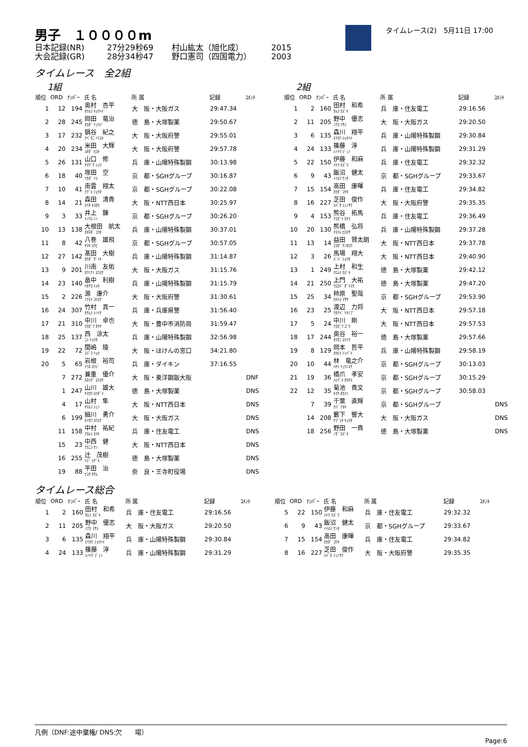男子　１００００m
日本記録(NR) 27分29秒69 村山紘太（旭化成） 2015
大会記録(GR) 28分34秒47 野口憲司（四国電力） 2003
タイムレース(2)　5月11日 17:00
タイムレース　全2組
1組
| 順位 | ORD | ﾅﾝﾊﾞｰ | 氏 名 | 所 属 | 記録 | ｺﾒﾝﾄ |
| --- | --- | --- | --- | --- | --- | --- |
| 1 | 12 | 194 | 奥村 杏平 ｵｸﾑﾗ ｷｮｳﾍｲ | 大 阪・大阪ガス | 29:47.34 | |
| 2 | 28 | 245 | 岡田 竜治 ｵｶﾀﾞ ﾘｭｳｼﾞ | 徳 島・大塚製薬 | 29:50.67 | |
| 3 | 17 | 232 | 鍋谷 紀之 ﾅﾍﾞﾀﾆ ﾉﾘﾕｷ | 大 阪・大阪府警 | 29:55.01 | |
| 4 | 20 | 234 | 米田 大輝 ﾖﾈﾀﾞ ﾋﾛｷ | 大 阪・大阪府警 | 29:57.78 | |
| 5 | 26 | 131 | 山口 修 ﾔﾏｸﾞﾁ ｼｭｳ | 兵 庫・山陽特殊製鋼 | 30:13.98 | |
| 6 | 18 | 40 | 塚田 空 ﾂｶﾀﾞ ｿﾗ | 京 都・SGHグループ | 30:16.87 | |
| 7 | 10 | 41 | 南雲 翔太 ﾅｸﾞﾓ ｼｮｳﾀ | 京 都・SGHグループ | 30:22.08 | |
| 8 | 14 | 21 | 森田 清貴 ﾓﾘﾀ ｷﾖﾀｶ | 大 阪・NTT西日本 | 30:25.97 | |
| 9 | 3 | 33 | 井上 錬 ｲﾉｳｴ ﾚﾝ | 京 都・SGHグループ | 30:26.20 | |
| 10 | 13 | 138 | 大根田 航太 ｵｵﾈﾀﾞ ｺｳﾀ | 兵 庫・山陽特殊製鋼 | 30:37.01 | |
| 11 | 8 | 42 | 八巻 雄飛 ﾔﾏｷ ﾕｳﾋ | 京 都・SGHグループ | 30:57.05 | |
| 12 | 27 | 142 | 髙田 大樹 ﾀｶﾀﾞ ﾀﾞｲｷ | 兵 庫・山陽特殊製鋼 | 31:14.87 | |
| 13 | 9 | 201 | 川南 友佑 ｶﾜﾐﾅﾐ ﾕｳｽｹ | 大 阪・大阪ガス | 31:15.76 | |
| 14 | 23 | 140 | 畠中 利樹 ﾊﾀﾅｶ ﾄｼｷ | 兵 庫・山陽特殊製鋼 | 31:15.79 | |
| 15 | 2 | 226 | 源 康介 ﾐﾅﾓﾄ ｺｳｽｹ | 大 阪・大阪府警 | 31:30.61 | |
| 16 | 24 | 307 | 竹村 真一 ﾀｹﾑﾗ ｼﾝｲﾁ | 兵 庫・兵庫県警 | 31:56.40 | |
| 17 | 21 | 310 | 中川 卓也 ﾅｶｶﾞﾜ ﾀｸﾔ | 大 阪・豊中市消防局 | 31:59.47 | |
| 18 | 25 | 137 | 西 涼太 ﾆｼ ﾘｮｳﾀ | 兵 庫・山陽特殊製鋼 | 32:56.98 | |
| 19 | 22 | 72 | 間嶋 陵 ﾏｼﾞﾏ ﾘｮｳ | 大 阪・ほけんの窓口 | 34:21.80 | |
| 20 | 5 | 65 | 岩根 裕司 ｲﾜﾈ ﾕｳｼﾞ | 兵 庫・ダイキン | 37:16.55 | |
| | 7 | 272 | 兼重 優介 ｶﾈｼｹﾞ ﾕｳｽｹ | 大 阪・東洋鋼鈑大阪 | | DNF |
| | 1 | 247 | 山川 雄大 ﾔﾏｶﾜ ﾕｳﾀﾞｲ | 徳 島・大塚製薬 | | DNS |
| | 4 | 17 | 山村 隼 ﾔﾏﾑﾗ ｼｭﾝ | 大 阪・NTT西日本 | | DNS |
| | 6 | 199 | 細川 勇介 ﾎｿｶﾜ ﾕｳｽｹ | 大 阪・大阪ガス | | DNS |
| | 11 | 158 | 中村 祐紀 ﾅｶﾑﾗ ﾕｳｷ | 兵 庫・住友電工 | | DNS |
| | 15 | 23 | 中西 健 ﾅｶﾆｼ ｹﾝ | 大 阪・NTT西日本 | | DNS |
| | 16 | 255 | 辻 茂樹 ﾂｼﾞ ｼｹﾞｷ | 徳 島・大塚製薬 | | DNS |
| | 19 | 88 | 平田 治 ﾋﾗﾀ ｵｻﾑ | 奈 良・王寺町役場 | | DNS |
2組
| 順位 | ORD | ﾅﾝﾊﾞｰ | 氏 名 | 所 属 | 記録 | ｺﾒﾝﾄ |
| --- | --- | --- | --- | --- | --- | --- |
| 1 | 2 | 160 | 田村 和希 ﾀﾑﾗ ｶｽﾞｷ | 兵 庫・住友電工 | 29:16.56 | |
| 2 | 11 | 205 | 野中 優志 ﾉﾅｶ ﾏｻｼ | 大 阪・大阪ガス | 29:20.50 | |
| 3 | 6 | 135 | 森川 翔平 ﾓﾘｶﾜ ｼｮｳﾍｲ | 兵 庫・山陽特殊製鋼 | 29:30.84 | |
| 4 | 24 | 133 | 篠藤 淳 ｼﾉﾄｳ ｼﾞｭﾝ | 兵 庫・山陽特殊製鋼 | 29:31.29 | |
| 5 | 22 | 150 | 伊藤 和麻 ｲﾄｳ ｶｽﾞﾏ | 兵 庫・住友電工 | 29:32.32 | |
| 6 | 9 | 43 | 飯沼 健太 ｲｲﾇﾏ ｹﾝﾀ | 京 都・SGHグループ | 29:33.67 | |
| 7 | 15 | 154 | 高田 康暉 ﾀｶﾀﾞ ｺｳｷ | 兵 庫・住友電工 | 29:34.82 | |
| 8 | 16 | 227 | 芝田 俊作 ｼﾊﾞﾀ ｼｭﾝｻｸ | 大 阪・大阪府警 | 29:35.35 | |
| 9 | 4 | 153 | 熊谷 拓馬 ｸﾏｶﾞｲ ﾀｸﾏ | 兵 庫・住友電工 | 29:36.49 | |
| 10 | 20 | 130 | 熊橋 弘将 ｸﾏﾊｼ ﾋﾛﾏｻ | 兵 庫・山陽特殊製鋼 | 29:37.28 | |
| 11 | 13 | 14 | 益田 賢太朗 ﾏｽﾀﾞ ｹﾝﾀﾛｳ | 大 阪・NTT西日本 | 29:37.78 | |
| 12 | 3 | 26 | 馬場 翔大 ﾊﾞﾊﾞ ｼｮｳﾀ | 大 阪・NTT西日本 | 29:40.90 | |
| 13 | 1 | 249 | 上村 和生 ｳｴﾑﾗ ｶｽﾞｷ | 徳 島・大塚製薬 | 29:42.12 | |
| 14 | 21 | 250 | 上門 大祐 ｳｴｶﾄﾞ ﾀﾞｲｽｹ | 徳 島・大塚製薬 | 29:47.20 | |
| 15 | 25 | 34 | 柿原 聖哉 ｶｷﾊﾗ ﾏｻﾔ | 京 都・SGHグループ | 29:53.90 | |
| 16 | 23 | 25 | 渡辺 力将 ﾜﾀﾅﾍﾞ ﾘｷﾉﾌﾞ | 大 阪・NTT西日本 | 29:57.18 | |
| 17 | 5 | 24 | 中川 剛 ﾅｶｶﾞﾜ ｺﾞｳ | 大 阪・NTT西日本 | 29:57.53 | |
| 18 | 17 | 244 | 奥谷 裕一 ｵｸﾀﾆ ﾕｳｲﾁ | 徳 島・大塚製薬 | 29:57.66 | |
| 19 | 8 | 129 | 岡本 哲平 ｵｶﾓﾄ ﾃｯﾍﾟｲ | 兵 庫・山陽特殊製鋼 | 29:58.19 | |
| 20 | 10 | 44 | 林 竜之介 ﾊﾔｼ ﾘｭｳﾉｽｹ | 京 都・SGHグループ | 30:13.03 | |
| 21 | 19 | 36 | 橋爪 孝安 ﾊｼﾂﾞﾒ ﾀｶﾔｽ | 京 都・SGHグループ | 30:15.29 | |
| 22 | 12 | 35 | 菊池 貴文 ｷｸﾁ ﾀｶﾌﾐ | 京 都・SGHグループ | 30:58.03 | |
| | 7 | 39 | 千葉 直輝 ﾁﾊﾞ ﾅｵｷ | 京 都・SGHグループ | | DNS |
| | 14 | 208 | 籔下 響大 ﾔﾌﾞｼﾀ ｷｮｳﾀ | 大 阪・大阪ガス | | DNS |
| | 18 | 256 | 野田 一貴 ﾉﾀﾞ ｶｽﾞｷ | 徳 島・大塚製薬 | | DNS |
タイムレース総合
| 順位 | ORD | ﾅﾝﾊﾞｰ | 氏 名 | 所 属 | 記録 | ｺﾒﾝﾄ |
| --- | --- | --- | --- | --- | --- | --- |
| 1 | 2 | 160 | 田村 和希 ﾀﾑﾗ ｶｽﾞｷ | 兵 庫・住友電工 | 29:16.56 | |
| 2 | 11 | 205 | 野中 優志 ﾉﾅｶ ﾏｻｼ | 大 阪・大阪ガス | 29:20.50 | |
| 3 | 6 | 135 | 森川 翔平 ﾓﾘｶﾜ ｼｮｳﾍｲ | 兵 庫・山陽特殊製鋼 | 29:30.84 | |
| 4 | 24 | 133 | 篠藤 淳 ｼﾉﾄｳ ｼﾞｭﾝ | 兵 庫・山陽特殊製鋼 | 29:31.29 | |
| 順位 | ORD | ﾅﾝﾊﾞｰ | 氏 名 | 所 属 | 記録 | ｺﾒﾝﾄ |
| --- | --- | --- | --- | --- | --- | --- |
| 5 | 22 | 150 | 伊藤 和麻 ｲﾄｳ ｶｽﾞﾏ | 兵 庫・住友電工 | 29:32.32 | |
| 6 | 9 | 43 | 飯沼 健太 ｲｲﾇﾏ ｹﾝﾀ | 京 都・SGHグループ | 29:33.67 | |
| 7 | 15 | 154 | 高田 康暉 ﾀｶﾀﾞ ｺｳｷ | 兵 庫・住友電工 | 29:34.82 | |
| 8 | 16 | 227 | 芝田 俊作 ｼﾊﾞﾀ ｼｭﾝｻｸ | 大 阪・大阪府警 | 29:35.35 | |
凡例（DNF:途中棄権/ DNS:欠　　場）
Page:6